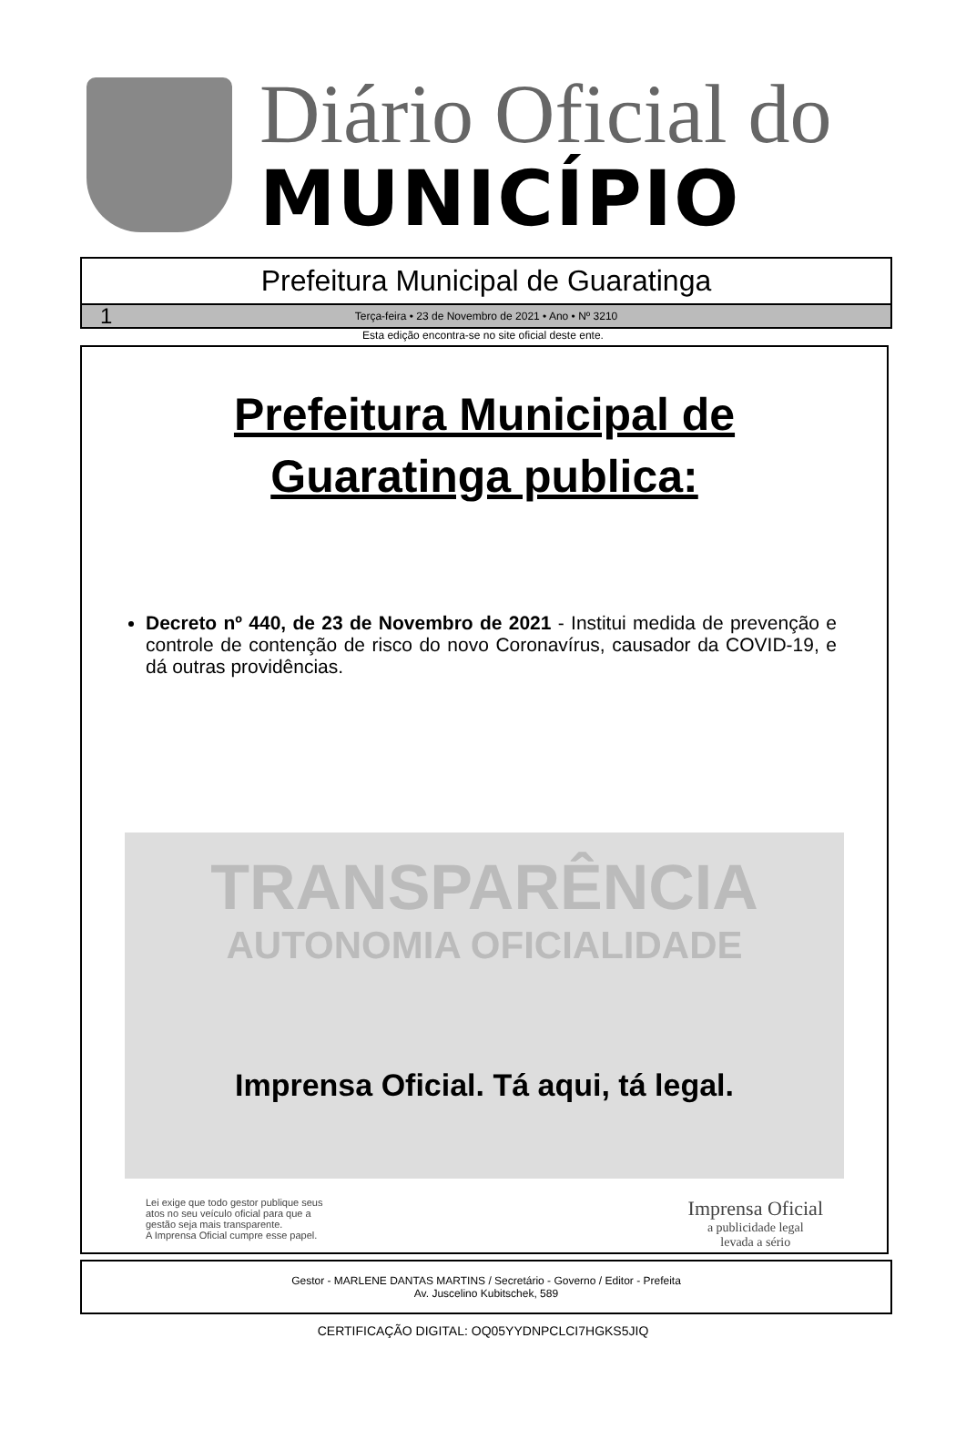Diário Oficial do
MUNICÍPIO
Prefeitura Municipal de Guaratinga
1 Terça-feira • 23 de Novembro de 2021 • Ano • Nº 3210
Esta edição encontra-se no site oficial deste ente.
Prefeitura Municipal de
Guaratinga publica:
Decreto nº 440, de 23 de Novembro de 2021 - Institui medida de prevenção e controle de contenção de risco do novo Coronavírus, causador da COVID-19, e dá outras providências.
TRANSPARÊNCIA
AUTONOMIA OFICIALIDADE
Imprensa Oficial. Tá aqui, tá legal.
Lei exige que todo gestor publique seus
atos no seu veículo oficial para que a
gestão seja mais transparente.
A Imprensa Oficial cumpre esse papel.
Imprensa Oficial
a publicidade legal
levada a sério
Gestor - MARLENE DANTAS MARTINS / Secretário - Governo / Editor - Prefeita
Av. Juscelino Kubitschek, 589
CERTIFICAÇÃO DIGITAL: OQ05YYDNPCLCI7HGKS5JIQ